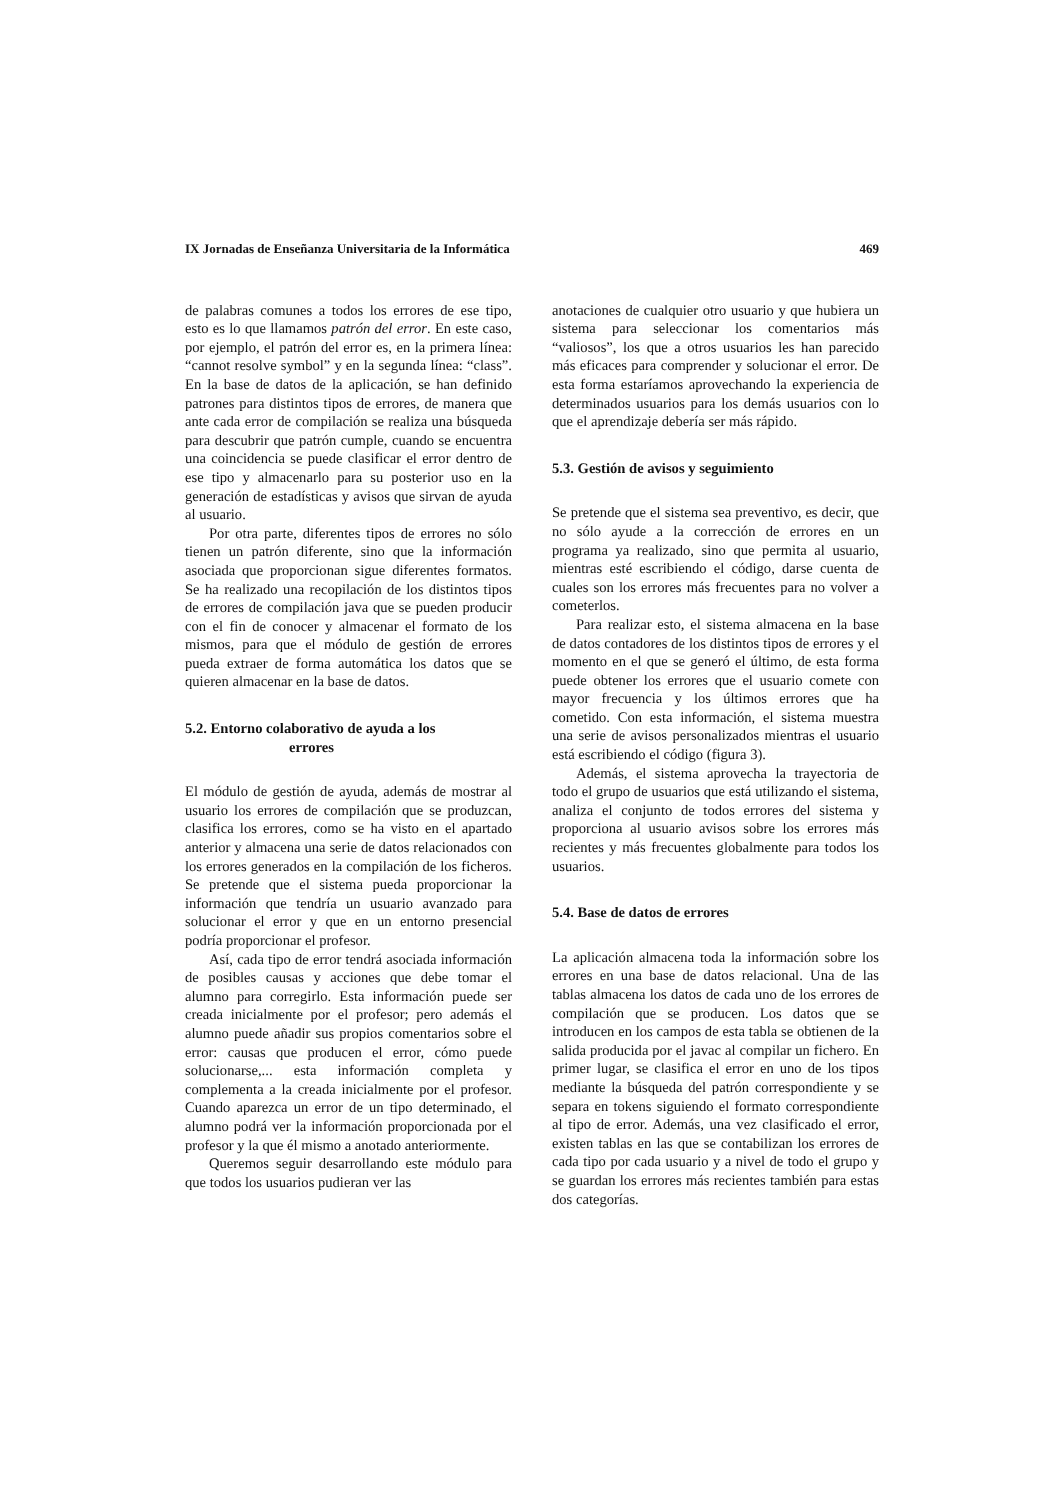IX Jornadas de Enseñanza Universitaria de la Informática 469
de palabras comunes a todos los errores de ese tipo, esto es lo que llamamos patrón del error. En este caso, por ejemplo, el patrón del error es, en la primera línea: “cannot resolve symbol” y en la segunda línea: “class”. En la base de datos de la aplicación, se han definido patrones para distintos tipos de errores, de manera que ante cada error de compilación se realiza una búsqueda para descubrir que patrón cumple, cuando se encuentra una coincidencia se puede clasificar el error dentro de ese tipo y almacenarlo para su posterior uso en la generación de estadísticas y avisos que sirvan de ayuda al usuario.
Por otra parte, diferentes tipos de errores no sólo tienen un patrón diferente, sino que la información asociada que proporcionan sigue diferentes formatos. Se ha realizado una recopilación de los distintos tipos de errores de compilación java que se pueden producir con el fin de conocer y almacenar el formato de los mismos, para que el módulo de gestión de errores pueda extraer de forma automática los datos que se quieren almacenar en la base de datos.
5.2. Entorno colaborativo de ayuda a los
errores
El módulo de gestión de ayuda, además de mostrar al usuario los errores de compilación que se produzcan, clasifica los errores, como se ha visto en el apartado anterior y almacena una serie de datos relacionados con los errores generados en la compilación de los ficheros. Se pretende que el sistema pueda proporcionar la información que tendría un usuario avanzado para solucionar el error y que en un entorno presencial podría proporcionar el profesor.
Así, cada tipo de error tendrá asociada información de posibles causas y acciones que debe tomar el alumno para corregirlo. Esta información puede ser creada inicialmente por el profesor; pero además el alumno puede añadir sus propios comentarios sobre el error: causas que producen el error, cómo puede solucionarse,... esta información completa y complementa a la creada inicialmente por el profesor. Cuando aparezca un error de un tipo determinado, el alumno podrá ver la información proporcionada por el profesor y la que él mismo a anotado anteriormente.
Queremos seguir desarrollando este módulo para que todos los usuarios pudieran ver las
anotaciones de cualquier otro usuario y que hubiera un sistema para seleccionar los comentarios más “valiosos”, los que a otros usuarios les han parecido más eficaces para comprender y solucionar el error. De esta forma estaríamos aprovechando la experiencia de determinados usuarios para los demás usuarios con lo que el aprendizaje debería ser más rápido.
5.3. Gestión de avisos y seguimiento
Se pretende que el sistema sea preventivo, es decir, que no sólo ayude a la corrección de errores en un programa ya realizado, sino que permita al usuario, mientras esté escribiendo el código, darse cuenta de cuales son los errores más frecuentes para no volver a cometerlos.
Para realizar esto, el sistema almacena en la base de datos contadores de los distintos tipos de errores y el momento en el que se generó el último, de esta forma puede obtener los errores que el usuario comete con mayor frecuencia y los últimos errores que ha cometido. Con esta información, el sistema muestra una serie de avisos personalizados mientras el usuario está escribiendo el código (figura 3).
Además, el sistema aprovecha la trayectoria de todo el grupo de usuarios que está utilizando el sistema, analiza el conjunto de todos errores del sistema y proporciona al usuario avisos sobre los errores más recientes y más frecuentes globalmente para todos los usuarios.
5.4. Base de datos de errores
La aplicación almacena toda la información sobre los errores en una base de datos relacional. Una de las tablas almacena los datos de cada uno de los errores de compilación que se producen. Los datos que se introducen en los campos de esta tabla se obtienen de la salida producida por el javac al compilar un fichero. En primer lugar, se clasifica el error en uno de los tipos mediante la búsqueda del patrón correspondiente y se separa en tokens siguiendo el formato correspondiente al tipo de error. Además, una vez clasificado el error, existen tablas en las que se contabilizan los errores de cada tipo por cada usuario y a nivel de todo el grupo y se guardan los errores más recientes también para estas dos categorías.